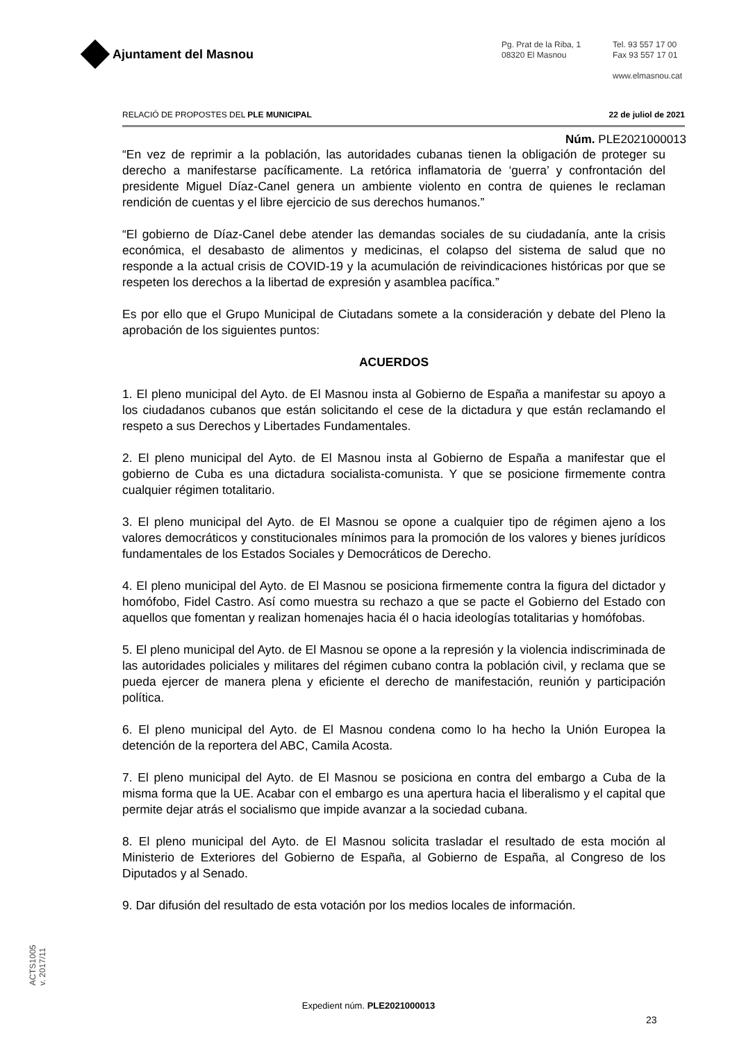Ajuntament del Masnou
Pg. Prat de la Riba, 1
08320 El Masnou
Tel. 93 557 17 00
Fax 93 557 17 01
www.elmasnou.cat
RELACIÓ DE PROPOSTES DEL PLE MUNICIPAL 22 de juliol de 2021
Núm. PLE2021000013
“En vez de reprimir a la población, las autoridades cubanas tienen la obligación de proteger su derecho a manifestarse pacíficamente. La retórica inflamatoria de ‘guerra’ y confrontación del presidente Miguel Díaz-Canel genera un ambiente violento en contra de quienes le reclaman rendición de cuentas y el libre ejercicio de sus derechos humanos.”
“El gobierno de Díaz-Canel debe atender las demandas sociales de su ciudadanía, ante la crisis económica, el desabasto de alimentos y medicinas, el colapso del sistema de salud que no responde a la actual crisis de COVID-19 y la acumulación de reivindicaciones históricas por que se respeten los derechos a la libertad de expresión y asamblea pacífica.”
Es por ello que el Grupo Municipal de Ciutadans somete a la consideración y debate del Pleno la aprobación de los siguientes puntos:
ACUERDOS
1. El pleno municipal del Ayto. de El Masnou insta al Gobierno de España a manifestar su apoyo a los ciudadanos cubanos que están solicitando el cese de la dictadura y que están reclamando el respeto a sus Derechos y Libertades Fundamentales.
2. El pleno municipal del Ayto. de El Masnou insta al Gobierno de España a manifestar que el gobierno de Cuba es una dictadura socialista-comunista. Y que se posicione firmemente contra cualquier régimen totalitario.
3. El pleno municipal del Ayto. de El Masnou se opone a cualquier tipo de régimen ajeno a los valores democráticos y constitucionales mínimos para la promoción de los valores y bienes jurídicos fundamentales de los Estados Sociales y Democráticos de Derecho.
4. El pleno municipal del Ayto. de El Masnou se posiciona firmemente contra la figura del dictador y homófobo, Fidel Castro. Así como muestra su rechazo a que se pacte el Gobierno del Estado con aquellos que fomentan y realizan homenajes hacia él o hacia ideologías totalitarias y homófobas.
5. El pleno municipal del Ayto. de El Masnou se opone a la represión y la violencia indiscriminada de las autoridades policiales y militares del régimen cubano contra la población civil, y reclama que se pueda ejercer de manera plena y eficiente el derecho de manifestación, reunión y participación política.
6. El pleno municipal del Ayto. de El Masnou condena como lo ha hecho la Unión Europea la detención de la reportera del ABC, Camila Acosta.
7. El pleno municipal del Ayto. de El Masnou se posiciona en contra del embargo a Cuba de la misma forma que la UE. Acabar con el embargo es una apertura hacia el liberalismo y el capital que permite dejar atrás el socialismo que impide avanzar a la sociedad cubana.
8. El pleno municipal del Ayto. de El Masnou solicita trasladar el resultado de esta moción al Ministerio de Exteriores del Gobierno de España, al Gobierno de España, al Congreso de los Diputados y al Senado.
9. Dar difusión del resultado de esta votación por los medios locales de información.
ACTS1005
v. 2017/11
Expedient núm. PLE2021000013
23